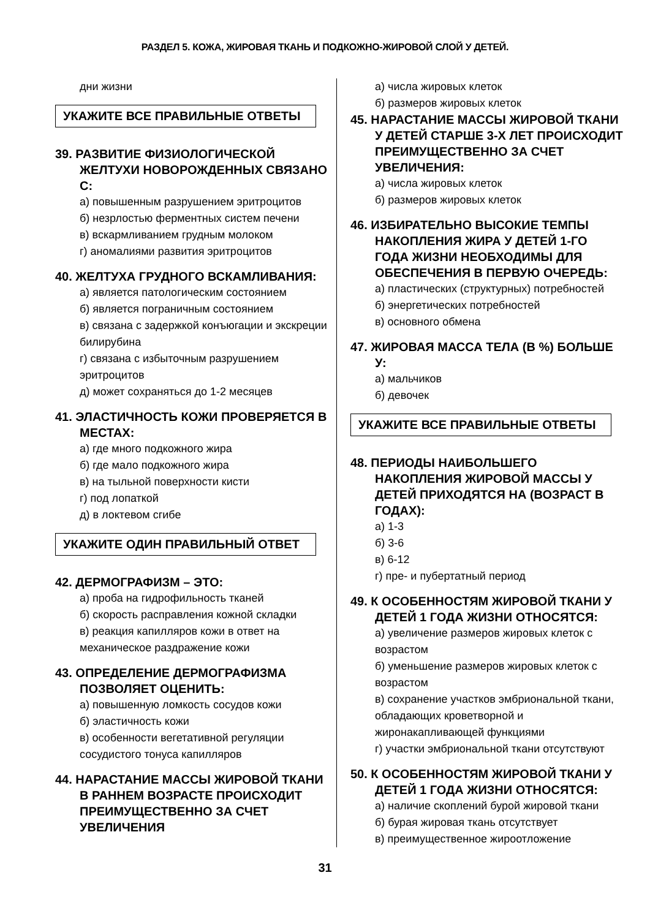РАЗДЕЛ 5. КОЖА, ЖИРОВАЯ ТКАНЬ И ПОДКОЖНО-ЖИРОВОЙ СЛОЙ У ДЕТЕЙ.
дни жизни
УКАЖИТЕ ВСЕ ПРАВИЛЬНЫЕ ОТВЕТЫ
39. РАЗВИТИЕ ФИЗИОЛОГИЧЕСКОЙ ЖЕЛТУХИ НОВОРОЖДЕННЫХ СВЯЗАНО С:
а) повышенным разрушением эритроцитов
б) незрлостью ферментных систем печени
в) вскармливанием грудным молоком
г) аномалиями развития эритроцитов
40. ЖЕЛТУХА ГРУДНОГО ВСКАМЛИВАНИЯ:
а) является патологическим состоянием
б) является пограничным состоянием
в) связана с задержкой конъюгации и экскреции билирубина
г) связана с избыточным разрушением эритроцитов
д) может сохраняться до 1-2 месяцев
41. ЭЛАСТИЧНОСТЬ КОЖИ ПРОВЕРЯЕТСЯ В МЕСТАХ:
а) где много подкожного жира
б) где мало подкожного жира
в) на тыльной поверхности кисти
г) под лопаткой
д) в локтевом сгибе
УКАЖИТЕ ОДИН ПРАВИЛЬНЫЙ ОТВЕТ
42. ДЕРМОГРАФИЗМ – ЭТО:
а) проба на гидрофильность тканей
б) скорость расправления кожной складки
в) реакция капилляров кожи в ответ на механическое раздражение кожи
43. ОПРЕДЕЛЕНИЕ ДЕРМОГРАФИЗМА ПОЗВОЛЯЕТ ОЦЕНИТЬ:
а) повышенную ломкость сосудов кожи
б) эластичность кожи
в) особенности вегетативной регуляции сосудистого тонуса капилляров
44. НАРАСТАНИЕ МАССЫ ЖИРОВОЙ ТКАНИ В РАННЕМ ВОЗРАСТЕ ПРОИСХОДИТ ПРЕИМУЩЕСТВЕННО ЗА СЧЕТ УВЕЛИЧЕНИЯ
а) числа жировых клеток
б) размеров жировых клеток
45. НАРАСТАНИЕ МАССЫ ЖИРОВОЙ ТКАНИ У ДЕТЕЙ СТАРШЕ 3-Х ЛЕТ ПРОИСХОДИТ ПРЕИМУЩЕСТВЕННО ЗА СЧЕТ УВЕЛИЧЕНИЯ:
а) числа жировых клеток
б) размеров жировых клеток
46. ИЗБИРАТЕЛЬНО ВЫСОКИЕ ТЕМПЫ НАКОПЛЕНИЯ ЖИРА У ДЕТЕЙ 1-ГО ГОДА ЖИЗНИ НЕОБХОДИМЫ ДЛЯ ОБЕСПЕЧЕНИЯ В ПЕРВУЮ ОЧЕРЕДЬ:
а) пластических (структурных) потребностей
б) энергетических потребностей
в) основного обмена
47. ЖИРОВАЯ МАССА ТЕЛА (В %) БОЛЬШЕ У:
а) мальчиков
б) девочек
УКАЖИТЕ ВСЕ ПРАВИЛЬНЫЕ ОТВЕТЫ
48. ПЕРИОДЫ НАИБОЛЬШЕГО НАКОПЛЕНИЯ ЖИРОВОЙ МАССЫ У ДЕТЕЙ ПРИХОДЯТСЯ НА (ВОЗРАСТ В ГОДАХ):
а) 1-3
б) 3-6
в) 6-12
г) пре- и пубертатный период
49. К ОСОБЕННОСТЯМ ЖИРОВОЙ ТКАНИ У ДЕТЕЙ 1 ГОДА ЖИЗНИ ОТНОСЯТСЯ:
а) увеличение размеров жировых клеток с возрастом
б) уменьшение размеров жировых клеток с возрастом
в) сохранение участков эмбриональной ткани, обладающих кроветворной и жиронакапливающей функциями
г) участки эмбриональной ткани отсутствуют
50. К ОСОБЕННОСТЯМ ЖИРОВОЙ ТКАНИ У ДЕТЕЙ 1 ГОДА ЖИЗНИ ОТНОСЯТСЯ:
а) наличие скоплений бурой жировой ткани
б) бурая жировая ткань отсутствует
в) преимущественное жироотложение
31